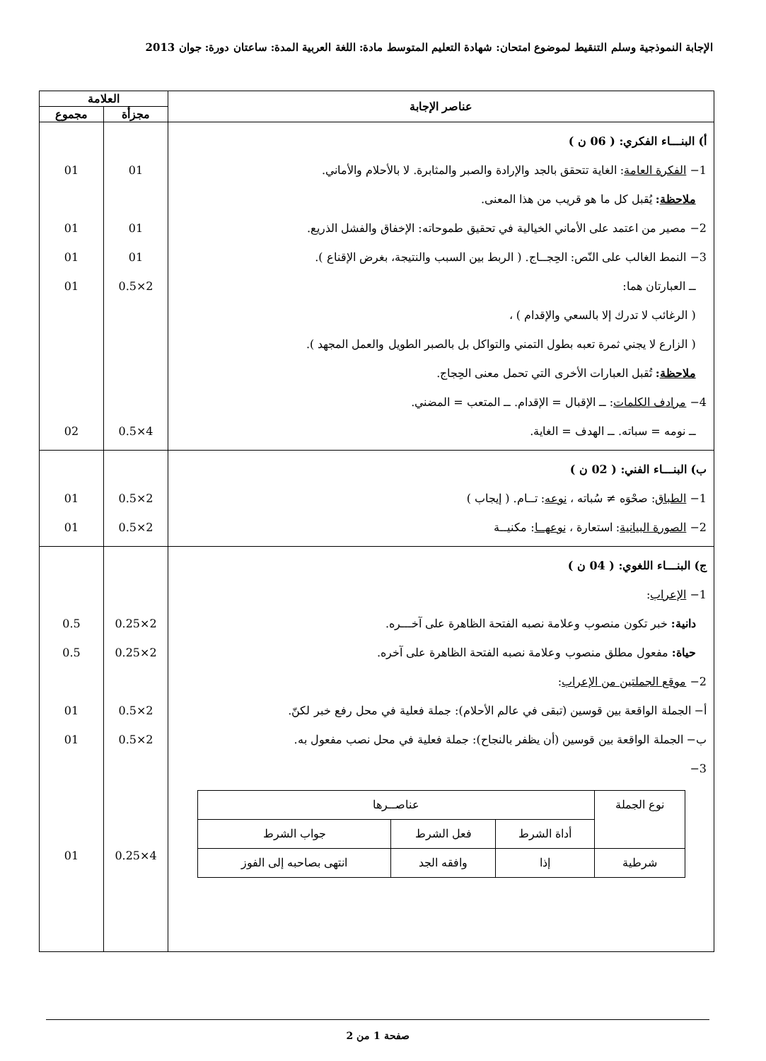الإجابة النموذجية وسلم التنقيط لموضوع امتحان: شهادة التعليم المتوسط مادة: اللغة العربية المدة: ساعتان دورة: جوان 2013
| عناصر الإجابة | العلامة | |
| --- | --- | --- |
| | مجزأة | مجموع |
| أ) البنـــاء الفكري: ( 06 ن ) 1− الفكرة العامة : الغاية تتحقق بالجد والإرادة والصبر والمثابرة. لا بالأحلام والأماني. ملاحظة : يُقبل كل ما هو قريب من هذا المعنى. 2− مصير من اعتمد على الأماني الخيالية في تحقيق طموحاته: الإخفاق والفشل الذريع. 3− النمط الغالب على النّص: الحِجــاج. ( الربط بين السبب والنتيجة، بغرض الإقناع ). ــ العبارتان هما: ( الرغائب لا تدرك إلا بالسعي والإقدام ) ، ( الزارع لا يجني ثمرة تعبه بطول التمني والتواكل بل بالصبر الطويل والعمل المجهد ). ملاحظة : تُقبل العبارات الأخرى التي تحمل معنى الحِجاج. 4− مرادف الكلمات : ــ الإقبال = الإقدام. ــ المتعب = المضني. ــ نومه = سباته. ــ الهدف = الغاية. | 01 01 01 2×0.5 4×0.5 | 01 01 01 01 02 |
| ب) البنـــاء الفني: ( 02 ن ) 1− الطباق : صحْوَه ≠ سُباته ، نوعه : تــام. ( إيجاب ) 2− الصورة البيانية : استعارة ، نوعهــا : مكنيــة | 2×0.5 2×0.5 | 01 01 |
| ج) البنـــاء اللغوي: ( 04 ن ) 1− الإعراب : دانية: خبر تكون منصوب وعلامة نصبه الفتحة الظاهرة على آخـــره. حياة: مفعول مطلق منصوب وعلامة نصبه الفتحة الظاهرة على آخره. 2− موقع الجملتين من الإعراب : أ− الجملة الواقعة بين قوسين (تبقى في عالم الأحلام): جملة فعلية في محل رفع خبر لكنّ. ب− الجملة الواقعة بين قوسين (أن يظفر بالنجاح): جملة فعلية في محل نصب مفعول به. 3− / نوع الجملة / عناصــرها / / / / --- / --- / --- / --- / / / أداة الشرط / فعل الشرط / جواب الشرط / / شرطية / إذا / وافقه الجد / انتهى بصاحبه إلى الفوز / | 2×0.25 2×0.25 2×0.5 2×0.5 4×0.25 | 0.5 0.5 01 01 01 |
صفحة 1 من 2